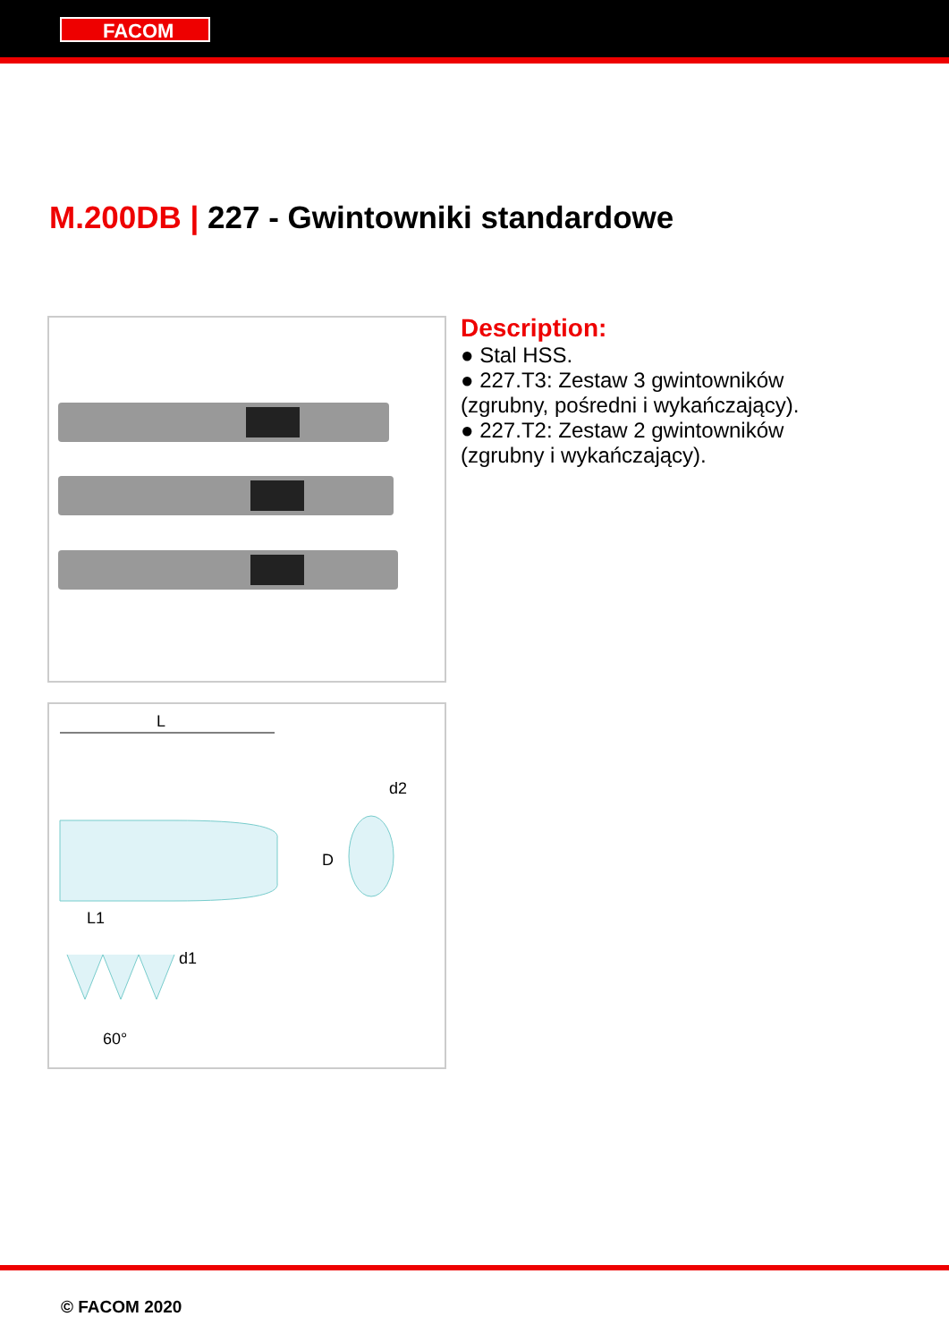FACOM
M.200DB | 227 - Gwintowniki standardowe
L
d2
D
L1
d1
60°
Description:
● Stal HSS.
● 227.T3: Zestaw 3 gwintowników
(zgrubny, pośredni i wykańczający).
● 227.T2: Zestaw 2 gwintowników
(zgrubny i wykańczający).
© FACOM 2020